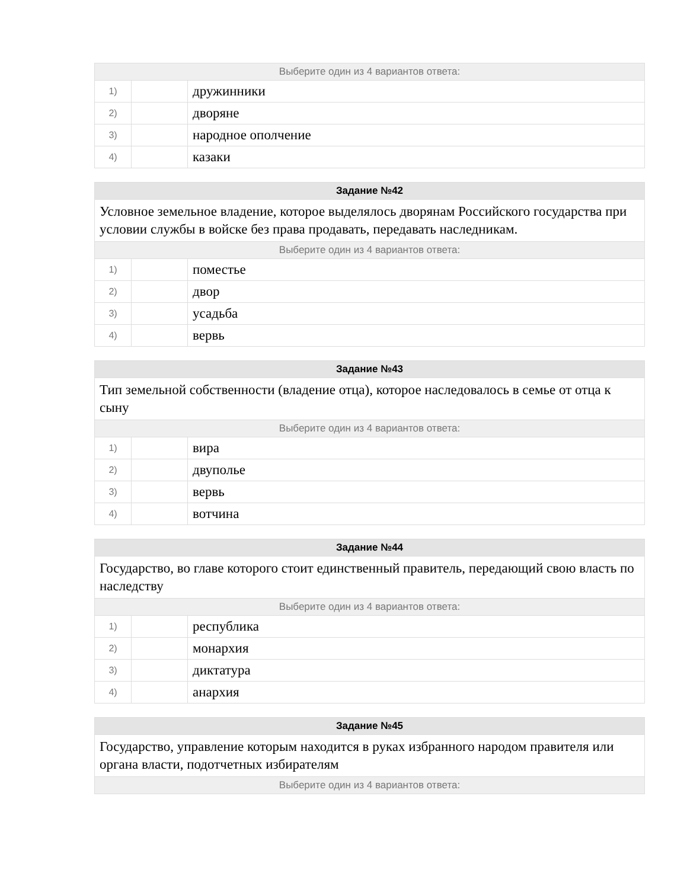| Выберите один из 4 вариантов ответа: | | |
| 1) | | дружинники |
| 2) | | дворяне |
| 3) | | народное ополчение |
| 4) | | казаки |
| Задание №42 | | |
| --- | --- | --- |
| Условное земельное владение, которое выделялось дворянам Российского государства при условии службы в войске без права продавать, передавать наследникам. | | |
| Выберите один из 4 вариантов ответа: | | |
| 1) | | поместье |
| 2) | | двор |
| 3) | | усадьба |
| 4) | | вервь |
| Задание №43 | | |
| --- | --- | --- |
| Тип земельной собственности (владение отца), которое наследовалось в семье от отца к сыну | | |
| Выберите один из 4 вариантов ответа: | | |
| 1) | | вира |
| 2) | | двуполье |
| 3) | | вервь |
| 4) | | вотчина |
| Задание №44 | | |
| --- | --- | --- |
| Государство, во главе которого стоит единственный правитель, передающий свою власть по наследству | | |
| Выберите один из 4 вариантов ответа: | | |
| 1) | | республика |
| 2) | | монархия |
| 3) | | диктатура |
| 4) | | анархия |
| Задание №45 |
| --- |
| Государство, управление которым находится в руках избранного народом правителя или органа власти, подотчетных избирателям |
| Выберите один из 4 вариантов ответа: |